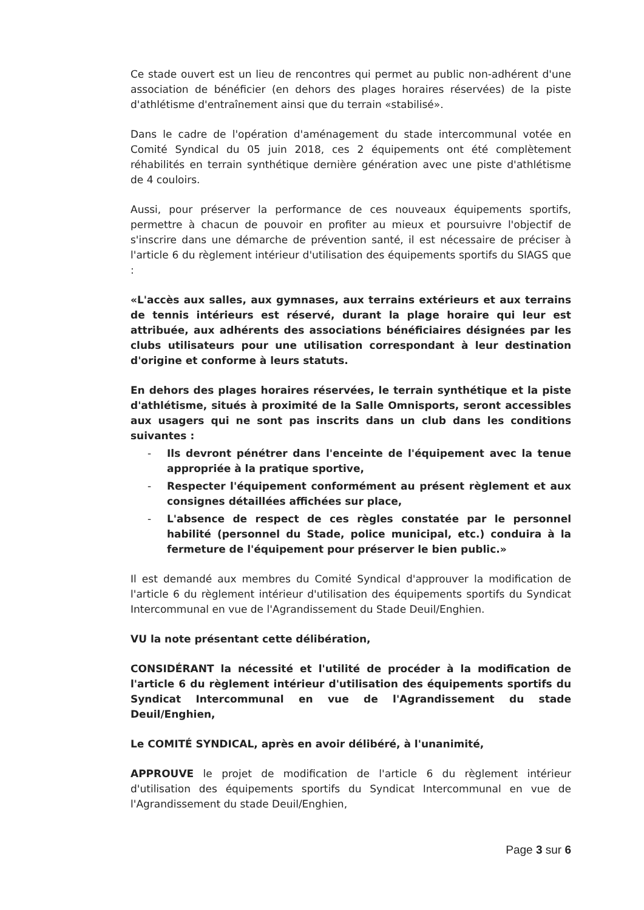Ce stade ouvert est un lieu de rencontres qui permet au public non-adhérent d'une association de bénéficier (en dehors des plages horaires réservées) de la piste d'athlétisme d'entraînement ainsi que du terrain «stabilisé».
Dans le cadre de l'opération d'aménagement du stade intercommunal votée en Comité Syndical du 05 juin 2018, ces 2 équipements ont été complètement réhabilités en terrain synthétique dernière génération avec une piste d'athlétisme de 4 couloirs.
Aussi, pour préserver la performance de ces nouveaux équipements sportifs, permettre à chacun de pouvoir en profiter au mieux et poursuivre l'objectif de s'inscrire dans une démarche de prévention santé, il est nécessaire de préciser à l'article 6 du règlement intérieur d'utilisation des équipements sportifs du SIAGS que :
«L'accès aux salles, aux gymnases, aux terrains extérieurs et aux terrains de tennis intérieurs est réservé, durant la plage horaire qui leur est attribuée, aux adhérents des associations bénéficiaires désignées par les clubs utilisateurs pour une utilisation correspondant à leur destination d'origine et conforme à leurs statuts.
En dehors des plages horaires réservées, le terrain synthétique et la piste d'athlétisme, situés à proximité de la Salle Omnisports, seront accessibles aux usagers qui ne sont pas inscrits dans un club dans les conditions suivantes :
- Ils devront pénétrer dans l'enceinte de l'équipement avec la tenue appropriée à la pratique sportive,
- Respecter l'équipement conformément au présent règlement et aux consignes détaillées affichées sur place,
- L'absence de respect de ces règles constatée par le personnel habilité (personnel du Stade, police municipal, etc.) conduira à la fermeture de l'équipement pour préserver le bien public.»
Il est demandé aux membres du Comité Syndical d'approuver la modification de l'article 6 du règlement intérieur d'utilisation des équipements sportifs du Syndicat Intercommunal en vue de l'Agrandissement du Stade Deuil/Enghien.
VU la note présentant cette délibération,
CONSIDÉRANT la nécessité et l'utilité de procéder à la modification de l'article 6 du règlement intérieur d'utilisation des équipements sportifs du Syndicat Intercommunal en vue de l'Agrandissement du stade Deuil/Enghien,
Le COMITÉ SYNDICAL, après en avoir délibéré, à l'unanimité,
APPROUVE le projet de modification de l'article 6 du règlement intérieur d'utilisation des équipements sportifs du Syndicat Intercommunal en vue de l'Agrandissement du stade Deuil/Enghien,
Page 3 sur 6